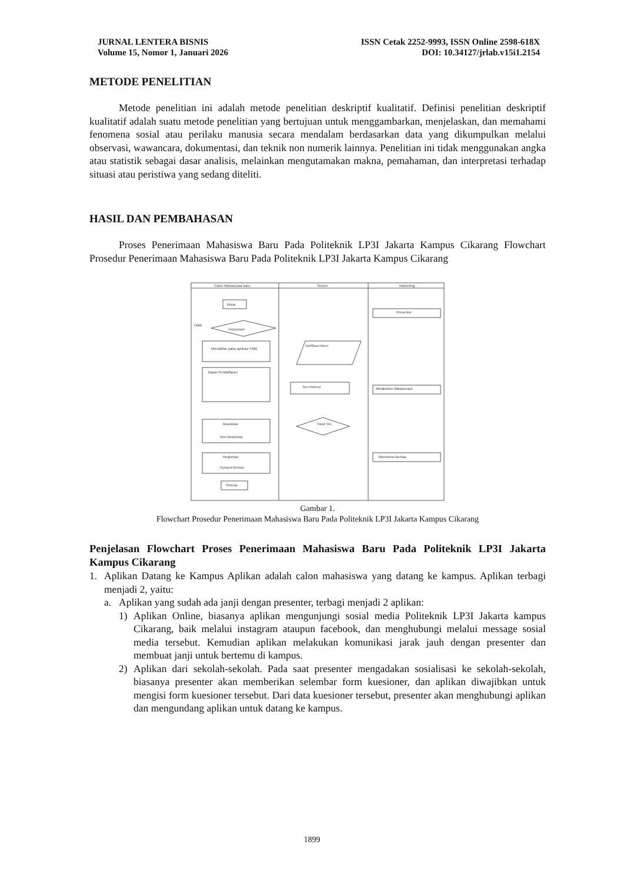JURNAL LENTERA BISNIS
Volume 15, Nomor 1, Januari 2026
ISSN Cetak 2252-9993, ISSN Online 2598-618X
DOI: 10.34127/jrlab.v15i1.2154
METODE PENELITIAN
Metode penelitian ini adalah metode penelitian deskriptif kualitatif. Definisi penelitian deskriptif kualitatif adalah suatu metode penelitian yang bertujuan untuk menggambarkan, menjelaskan, dan memahami fenomena sosial atau perilaku manusia secara mendalam berdasarkan data yang dikumpulkan melalui observasi, wawancara, dokumentasi, dan teknik non numerik lainnya. Penelitian ini tidak menggunakan angka atau statistik sebagai dasar analisis, melainkan mengutamakan makna, pemahaman, dan interpretasi terhadap situasi atau peristiwa yang sedang diteliti.
HASIL DAN PEMBAHASAN
Proses Penerimaan Mahasiswa Baru Pada Politeknik LP3I Jakarta Kampus Cikarang Flowchart Prosedur Penerimaan Mahasiswa Baru Pada Politeknik LP3I Jakarta Kampus Cikarang
Calon Mahasiswa Baru
Sistem
Marketing
Mulai
Presenter
Kepuusan
Tidak
Mendaftar pada aplikasi PMB
Verifikasi Akun
Bayar Pendaftaran
Tes Potensi
Melakukan Wawancara
Hasil Tes
Beasiswa
Non Beasiswa
Registrasi
Menerima Berkas
Kumpul Berkas
Selesai
Gambar 1.
Flowchart Prosedur Penerimaan Mahasiswa Baru Pada Politeknik LP3I Jakarta Kampus Cikarang
Penjelasan Flowchart Proses Penerimaan Mahasiswa Baru Pada Politeknik LP3I Jakarta Kampus Cikarang
1. Aplikan Datang ke Kampus Aplikan adalah calon mahasiswa yang datang ke kampus. Aplikan terbagi menjadi 2, yaitu:
a. Aplikan yang sudah ada janji dengan presenter, terbagi menjadi 2 aplikan:
1) Aplikan Online, biasanya aplikan mengunjungi sosial media Politeknik LP3I Jakarta kampus Cikarang, baik melalui instagram ataupun facebook, dan menghubungi melalui message sosial media tersebut. Kemudian aplikan melakukan komunikasi jarak jauh dengan presenter dan membuat janji untuk bertemu di kampus.
2) Aplikan dari sekolah-sekolah. Pada saat presenter mengadakan sosialisasi ke sekolah-sekolah, biasanya presenter akan memberikan selembar form kuesioner, dan aplikan diwajibkan untuk mengisi form kuesioner tersebut. Dari data kuesioner tersebut, presenter akan menghubungi aplikan dan mengundang aplikan untuk datang ke kampus.
1899